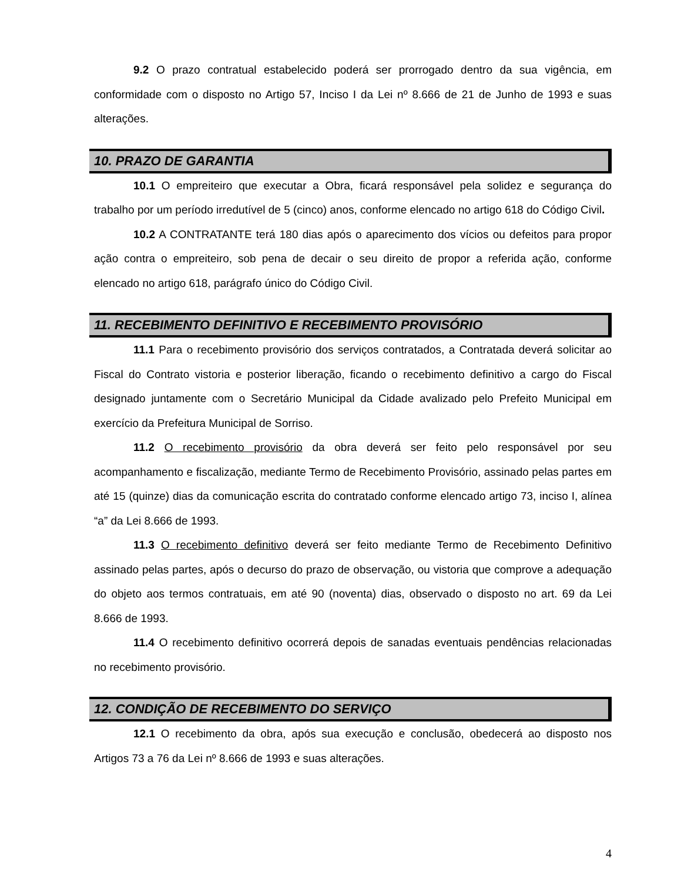9.2 O prazo contratual estabelecido poderá ser prorrogado dentro da sua vigência, em conformidade com o disposto no Artigo 57, Inciso I da Lei nº 8.666 de 21 de Junho de 1993 e suas alterações.
10. PRAZO DE GARANTIA
10.1 O empreiteiro que executar a Obra, ficará responsável pela solidez e segurança do trabalho por um período irredutível de 5 (cinco) anos, conforme elencado no artigo 618 do Código Civil.
10.2 A CONTRATANTE terá 180 dias após o aparecimento dos vícios ou defeitos para propor ação contra o empreiteiro, sob pena de decair o seu direito de propor a referida ação, conforme elencado no artigo 618, parágrafo único do Código Civil.
11. RECEBIMENTO DEFINITIVO E RECEBIMENTO PROVISÓRIO
11.1 Para o recebimento provisório dos serviços contratados, a Contratada deverá solicitar ao Fiscal do Contrato vistoria e posterior liberação, ficando o recebimento definitivo a cargo do Fiscal designado juntamente com o Secretário Municipal da Cidade avalizado pelo Prefeito Municipal em exercício da Prefeitura Municipal de Sorriso.
11.2 O recebimento provisório da obra deverá ser feito pelo responsável por seu acompanhamento e fiscalização, mediante Termo de Recebimento Provisório, assinado pelas partes em até 15 (quinze) dias da comunicação escrita do contratado conforme elencado artigo 73, inciso I, alínea “a” da Lei 8.666 de 1993.
11.3 O recebimento definitivo deverá ser feito mediante Termo de Recebimento Definitivo assinado pelas partes, após o decurso do prazo de observação, ou vistoria que comprove a adequação do objeto aos termos contratuais, em até 90 (noventa) dias, observado o disposto no art. 69 da Lei 8.666 de 1993.
11.4 O recebimento definitivo ocorrerá depois de sanadas eventuais pendências relacionadas no recebimento provisório.
12. CONDIÇÃO DE RECEBIMENTO DO SERVIÇO
12.1 O recebimento da obra, após sua execução e conclusão, obedecerá ao disposto nos Artigos 73 a 76 da Lei nº 8.666 de 1993 e suas alterações.
4